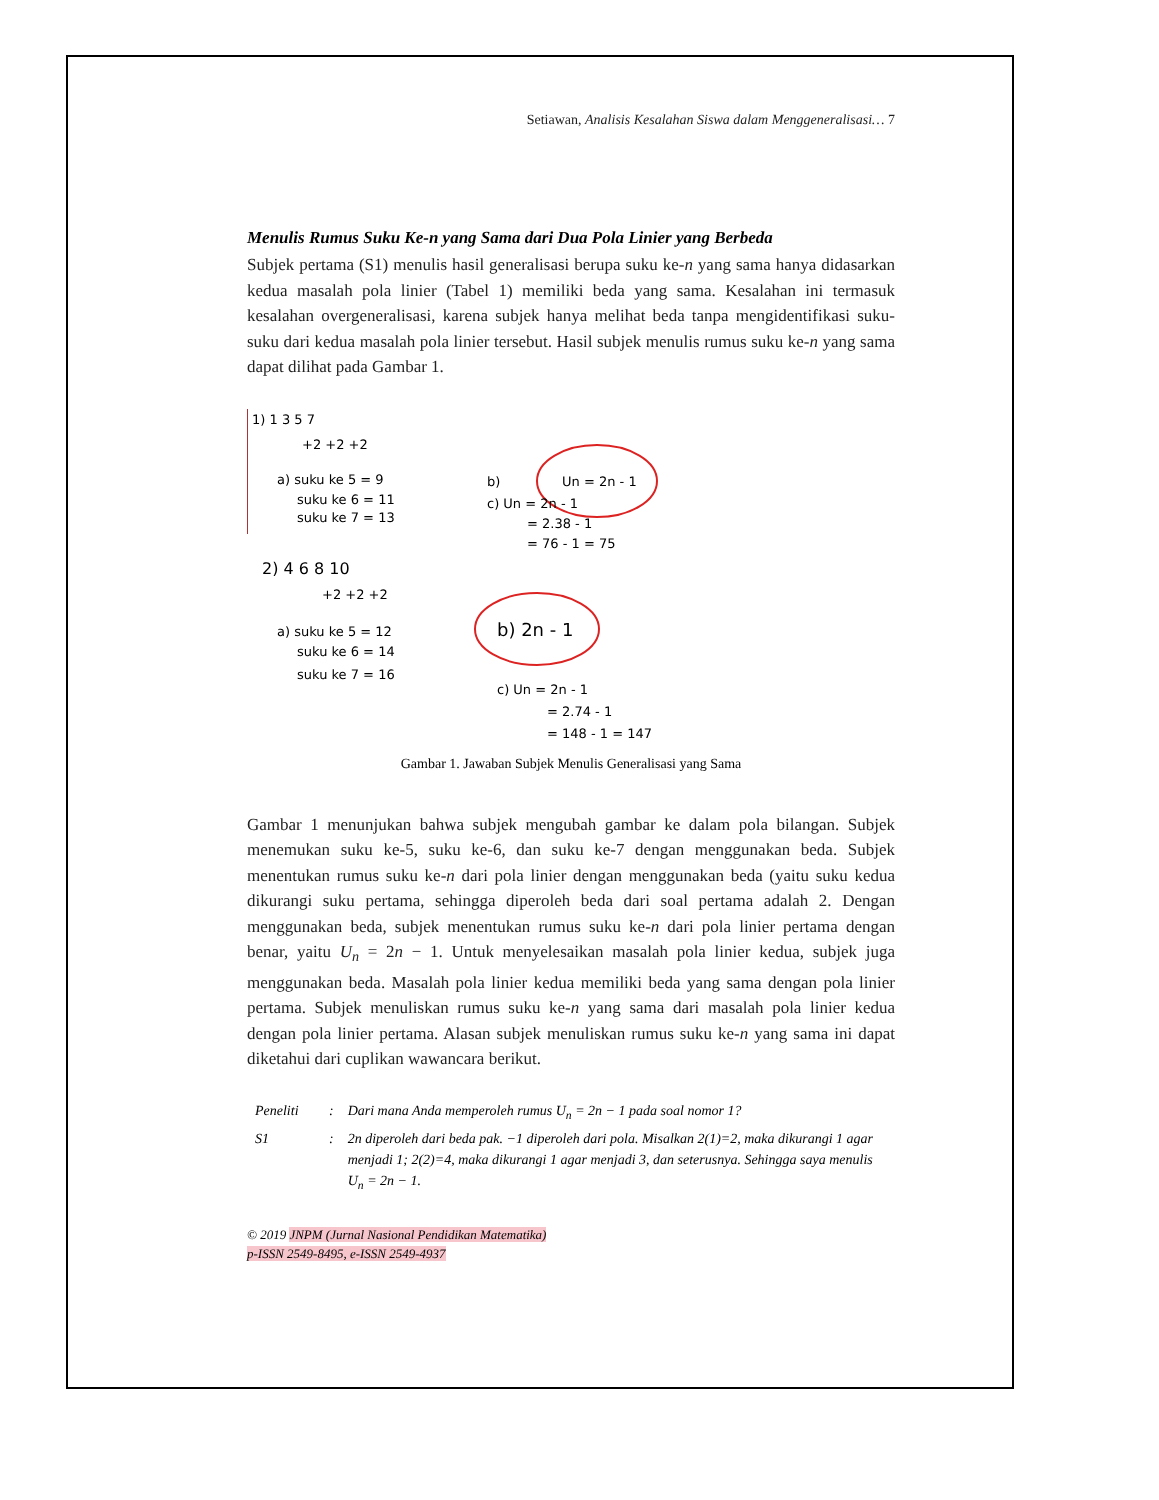Setiawan, Analisis Kesalahan Siswa dalam Menggeneralisasi… 7
Menulis Rumus Suku Ke-n yang Sama dari Dua Pola Linier yang Berbeda
Subjek pertama (S1) menulis hasil generalisasi berupa suku ke-n yang sama hanya didasarkan kedua masalah pola linier (Tabel 1) memiliki beda yang sama. Kesalahan ini termasuk kesalahan overgeneralisasi, karena subjek hanya melihat beda tanpa mengidentifikasi suku-suku dari kedua masalah pola linier tersebut. Hasil subjek menulis rumus suku ke-n yang sama dapat dilihat pada Gambar 1.
1) 1 3 5 7
+2 +2 +2
a) suku ke 5 = 9
suku ke 6 = 11
suku ke 7 = 13
b)
Un = 2n - 1
c) Un = 2n - 1
= 2.38 - 1
= 76 - 1 = 75
2) 4 6 8 10
+2 +2 +2
a) suku ke 5 = 12
suku ke 6 = 14
suku ke 7 = 16
b) 2n - 1
c) Un = 2n - 1
= 2.74 - 1
= 148 - 1 = 147
Gambar 1. Jawaban Subjek Menulis Generalisasi yang Sama
Gambar 1 menunjukan bahwa subjek mengubah gambar ke dalam pola bilangan. Subjek menemukan suku ke-5, suku ke-6, dan suku ke-7 dengan menggunakan beda. Subjek menentukan rumus suku ke-n dari pola linier dengan menggunakan beda (yaitu suku kedua dikurangi suku pertama, sehingga diperoleh beda dari soal pertama adalah 2. Dengan menggunakan beda, subjek menentukan rumus suku ke-n dari pola linier pertama dengan benar, yaitu U<sub>n</sub> = 2n − 1. Untuk menyelesaikan masalah pola linier kedua, subjek juga menggunakan beda. Masalah pola linier kedua memiliki beda yang sama dengan pola linier pertama. Subjek menuliskan rumus suku ke-n yang sama dari masalah pola linier kedua dengan pola linier pertama. Alasan subjek menuliskan rumus suku ke-n yang sama ini dapat diketahui dari cuplikan wawancara berikut.
| Peneliti | : | Dari mana Anda memperoleh rumus U<sub>n</sub> = 2n − 1 pada soal nomor 1? |
| S1 | : | 2n diperoleh dari beda pak. −1 diperoleh dari pola. Misalkan 2(1)=2, maka dikurangi 1 agar menjadi 1; 2(2)=4, maka dikurangi 1 agar menjadi 3, dan seterusnya. Sehingga saya menulis U<sub>n</sub> = 2n − 1. |
© 2019 JNPM (Jurnal Nasional Pendidikan Matematika)
p-ISSN 2549-8495, e-ISSN 2549-4937